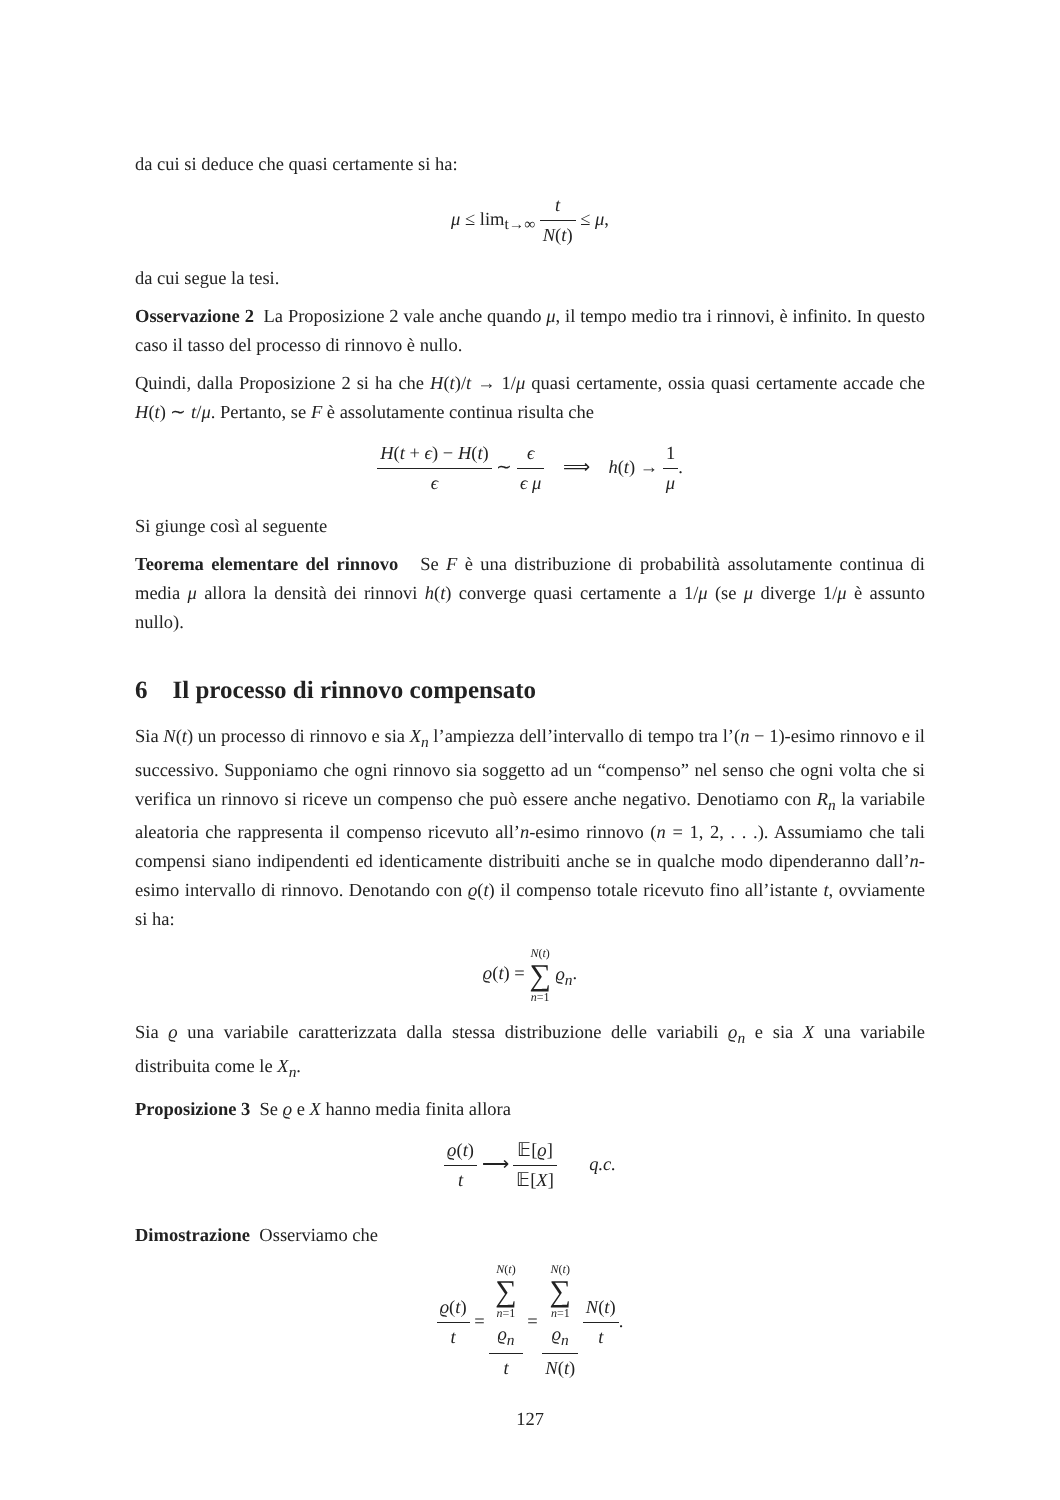da cui si deduce che quasi certamente si ha:
μ ≤ lim<sub>t→∞</sub> t N(t) ≤ μ,
da cui segue la tesi.
Osservazione 2 La Proposizione 2 vale anche quando μ, il tempo medio tra i rinnovi, è infinito. In questo caso il tasso del processo di rinnovo è nullo.
Quindi, dalla Proposizione 2 si ha che H(t)/t → 1/μ quasi certamente, ossia quasi certamente accade che H(t) ∼ t/μ. Pertanto, se F è assolutamente continua risulta che
H(t + ϵ) − H(t) ϵ ∼ ϵ ϵ μ ⟹ h(t) → 1 μ.
Si giunge così al seguente
Teorema elementare del rinnovo Se F è una distribuzione di probabilità assolutamente continua di media μ allora la densità dei rinnovi h(t) converge quasi certamente a 1/μ (se μ diverge 1/μ è assunto nullo).
6 Il processo di rinnovo compensato
Sia N(t) un processo di rinnovo e sia X<sub>n</sub> l’ampiezza dell’intervallo di tempo tra l’(n − 1)-esimo rinnovo e il successivo. Supponiamo che ogni rinnovo sia soggetto ad un “compenso” nel senso che ogni volta che si verifica un rinnovo si riceve un compenso che può essere anche negativo. Denotiamo con R<sub>n</sub> la variabile aleatoria che rappresenta il compenso ricevuto all’n-esimo rinnovo (n = 1, 2, . . .). Assumiamo che tali compensi siano indipendenti ed identicamente distribuiti anche se in qualche modo dipenderanno dall’n-esimo intervallo di rinnovo. Denotando con ϱ(t) il compenso totale ricevuto fino all’istante t, ovviamente si ha:
ϱ(t) = N(t) ∑ n=1 ϱ<sub>n</sub>.
Sia ϱ una variabile caratterizzata dalla stessa distribuzione delle variabili ϱ<sub>n</sub> e sia X una variabile distribuita come le X<sub>n</sub>.
Proposizione 3 Se ϱ e X hanno media finita allora
ϱ(t) t ⟶ 𝔼[ϱ] 𝔼[X] q.c.
Dimostrazione Osserviamo che
ϱ(t) t = N(t)
∑
n=1
ϱ<sub>n</sub> t = N(t)
∑
n=1
ϱ<sub>n</sub> N(t) N(t) t.
127